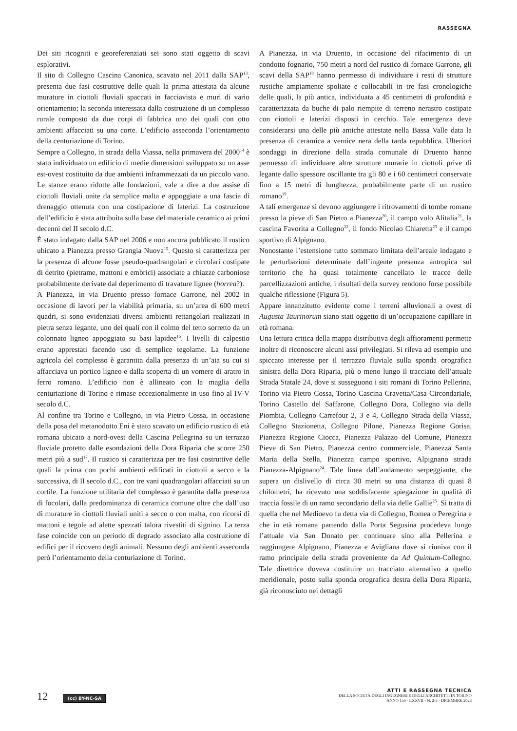RASSEGNA
Dei siti ricogniti e georeferenziati sei sono stati oggetto di scavi esplorativi.
Il sito di Collegno Cascina Canonica, scavato nel 2011 dalla SAP<sup>13</sup>, presenta due fasi costruttive delle quali la prima attestata da alcune murature in ciottoli fluviali spaccati in facciavista e muri di vario orientamento; la seconda interessata dalla costruzione di un complesso rurale composto da due corpi di fabbrica uno dei quali con otto ambienti affacciati su una corte. L’edificio asseconda l’orientamento della centuriazione di Torino.
Sempre a Collegno, in strada della Viassa, nella primavera del 2000<sup>14</sup> è stato individuato un edificio di medie dimensioni sviluppato su un asse est-ovest costituito da due ambienti inframmezzati da un piccolo vano. Le stanze erano ridotte alle fondazioni, vale a dire a due assise di ciottoli fluviali unite da semplice malta e appoggiate a una fascia di drenaggio ottenuta con una costipazione di laterizi. La costruzione dell’edificio è stata attribuita sulla base del materiale ceramico ai primi decenni del II secolo d.C.
È stato indagato dalla SAP nel 2006 e non ancora pubblicato il rustico ubicato a Pianezza presso Grangia Nuova<sup>15</sup>. Questo si caratterizza per la presenza di alcune fosse pseudo-quadrangolari e circolari costipate di detrito (pietrame, mattoni e embrici) associate a chiazze carboniose probabilmente derivate dal deperimento di travature lignee (horrea?).
A Pianezza, in via Druento presso fornace Garrone, nel 2002 in occasione di lavori per la viabilità primaria, su un’area di 600 metri quadri, si sono evidenziati diversi ambienti rettangolari realizzati in pietra senza legante, uno dei quali con il colmo del tetto sorretto da un colonnato ligneo appoggiato su basi lapidee<sup>16</sup>. I livelli di calpestio erano apprestati facendo uso di semplice tegolame. La funzione agricola del complesso è garantita dalla presenza di un’aia su cui si affacciava un portico ligneo e dalla scoperta di un vomere di aratro in ferro romano. L’edificio non è allineato con la maglia della centuriazione di Torino e rimase eccezionalmente in uso fino al IV-V secolo d.C.
Al confine tra Torino e Collegno, in via Pietro Cossa, in occasione della posa del metanodotto Eni è stato scavato un edificio rustico di età romana ubicato a nord-ovest della Cascina Pellegrina su un terrazzo fluviale protetto dalle esondazioni della Dora Riparia che scorre 250 metri più a sud<sup>17</sup>. Il rustico si caratterizza per tre fasi costruttive delle quali la prima con pochi ambienti edificati in ciottoli a secco e la successiva, di II secolo d.C., con tre vani quadrangolari affacciati su un cortile. La funzione utilitaria del complesso è garantita dalla presenza di focolari, dalla predominanza di ceramica comune oltre che dall’uso di murature in ciottoli fluviali uniti a secco o con malta, con ricorsi di mattoni e tegole ad alette spezzati talora rivestiti di signino. La terza fase coincide con un periodo di degrado associato alla costruzione di edifici per il ricovero degli animali. Nessuno degli ambienti asseconda però l’orientamento della centuriazione di Torino.
A Pianezza, in via Druento, in occasione del rifacimento di un condotto fognario, 750 metri a nord del rustico di fornace Garrone, gli scavi della SAP<sup>18</sup> hanno permesso di individuare i resti di strutture rustiche ampiamente spoliate e collocabili in tre fasi cronologiche delle quali, la più antica, individuata a 45 centimetri di profondità e caratterizzata da buche di palo riempite di terreno nerastro costipate con ciottoli e laterizi disposti in cerchio. Tale emergenza deve considerarsi una delle più antiche attestate nella Bassa Valle data la presenza di ceramica a vernice nera della tarda repubblica. Ulteriori sondaggi in direzione della strada comunale di Druento hanno permesso di individuare altre strutture murarie in ciottoli prive di legante dallo spessore oscillante tra gli 80 e i 60 centimetri conservate fino a 15 metri di lunghezza, probabilmente parte di un rustico romano<sup>19</sup>.
A tali emergenze si devono aggiungere i ritrovamenti di tombe romane presso la pieve di San Pietro a Pianezza<sup>20</sup>, il campo volo Alitalia<sup>21</sup>, la cascina Favorita a Collegno<sup>22</sup>, il fondo Nicolao Chiaretta<sup>23</sup> e il campo sportivo di Alpignano.
Nonostante l’estensione tutto sommato limitata dell’areale indagato e le perturbazioni determinate dall’ingente presenza antropica sul territorio che ha quasi totalmente cancellato le tracce delle parcellizzazioni antiche, i risultati della survey rendono forse possibile qualche riflessione (Figura 5).
Appare innanzitutto evidente come i terreni alluvionali a ovest di Augusta Taurinorum siano stati oggetto di un’occupazione capillare in età romana.
Una lettura critica della mappa distributiva degli affioramenti permette inoltre di riconoscere alcuni assi privilegiati. Si rileva ad esempio uno spiccato interesse per il terrazzo fluviale sulla sponda orografica sinistra della Dora Riparia, più o meno lungo il tracciato dell’attuale Strada Statale 24, dove si susseguono i siti romani di Torino Pellerina, Torino via Pietro Cossa, Torino Cascina Cravetta/Casa Circondariale, Torino Castello del Saffarone, Collegno Dora, Collegno via della Piombia, Collegno Carrefour 2, 3 e 4, Collegno Strada della Viassa, Collegno Stazionetta, Collegno Pilone, Pianezza Regione Gorisa, Pianezza Regione Ciocca, Pianezza Palazzo del Comune, Pianezza Pieve di San Pietro, Pianezza centro commerciale, Pianezza Santa Maria della Stella, Pianezza campo sportivo, Alpignano strada Pianezza-Alpignano<sup>24</sup>. Tale linea dall’andamento serpeggiante, che supera un dislivello di circa 30 metri su una distanza di quasi 8 chilometri, ha ricevuto una soddisfacente spiegazione in qualità di traccia fossile di un ramo secondario della via delle Gallie<sup>25</sup>. Si tratta di quella che nel Medioevo fu detta via di Collegno, Romea o Peregrina e che in età romana partendo dalla Porta Segusina procedeva lungo l’attuale via San Donato per continuare sino alla Pellerina e raggiungere Alpignano, Pianezza e Avigliana dove si riuniva con il ramo principale della strada proveniente da Ad Quintum-Collegno. Tale direttrice doveva costituire un tracciato alternativo a quello meridionale, posto sulla sponda orografica destra della Dora Riparia, già riconosciuto nei dettagli
12 (cc) BY-NC-SA
ATTI E RASSEGNA TECNICA
DELLA SOCIETÀ DEGLI INGEGNERI E DEGLI ARCHITETTI IN TORINO
ANNO 156 - LXXVII - N. 2-3 - DICEMBRE 2023